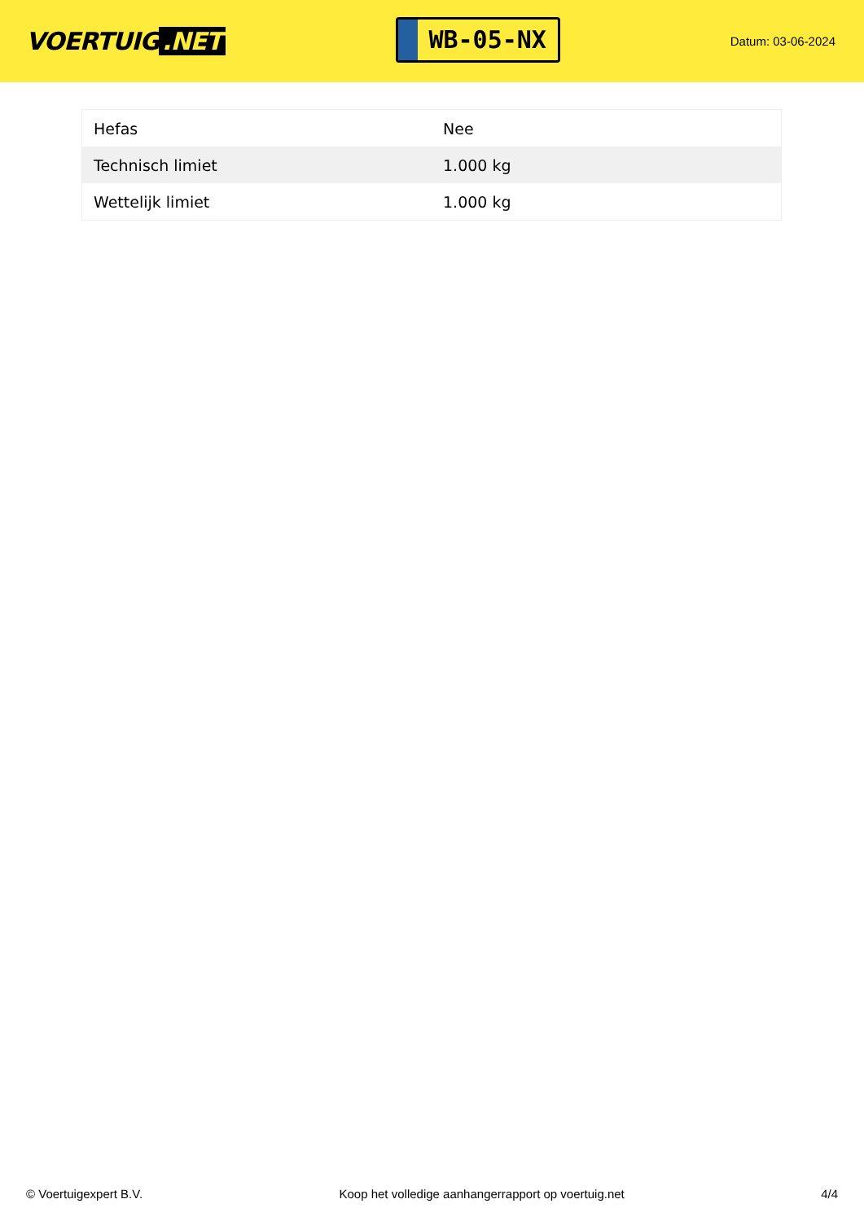VOERTUIG.NET
WB-05-NX
Datum: 03-06-2024
| Hefas | Nee |
| Technisch limiet | 1.000 kg |
| Wettelijk limiet | 1.000 kg |
© Voertuigexpert B.V. Koop het volledige aanhangerrapport op voertuig.net 4/4